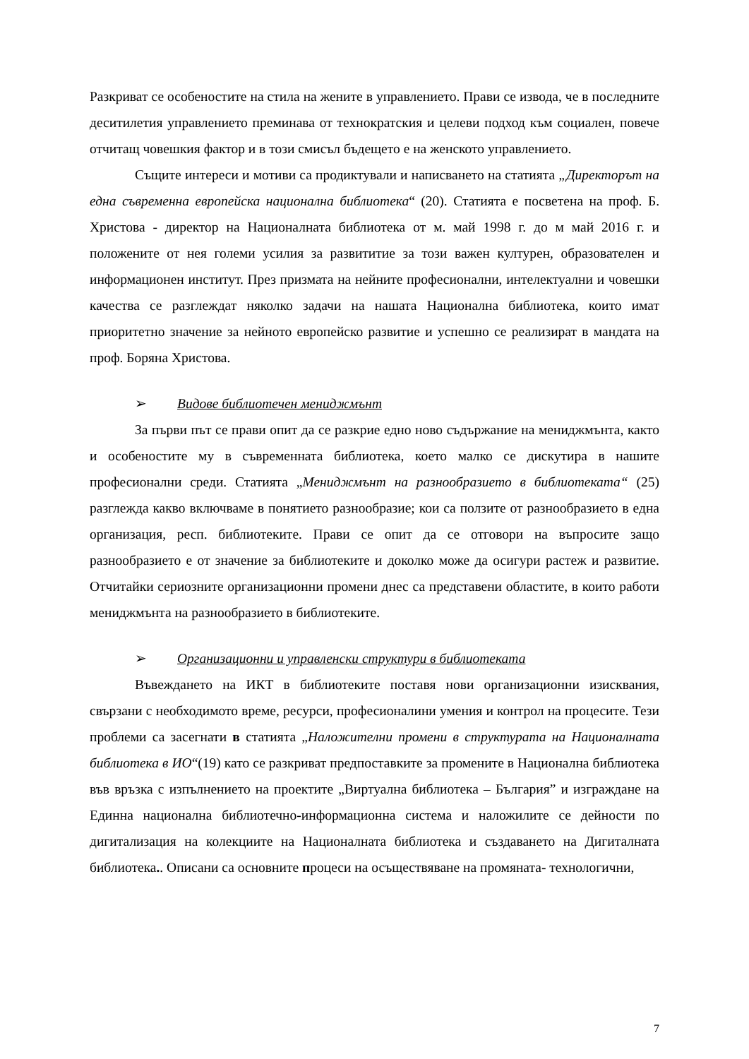Разкриват се особеностите на стила на жените в управлението. Прави се извода, че в последните деситилетия управлението преминава от технократския и целеви подход към социален, повече отчитащ човешкия фактор и в този смисъл бъдещето е на женското управлението.
Същите интереси и мотиви са продиктували и написването на статията „Директорът на една съвременна европейска национална библиотека“ (20). Статията е посветена на проф. Б. Христова - директор на Националната библиотека от м. май 1998 г. до м май 2016 г. и положените от нея големи усилия за развититие за този важен културен, образователен и информационен институт. През призмата на нейните професионални, интелектуални и човешки качества се разглеждат няколко задачи на нашата Национална библиотека, които имат приоритетно значение за нейното европейско развитие и успешно се реализират в мандата на проф. Боряна Христова.
➢ Видове библиотечен мениджмънт
За първи път се прави опит да се разкрие едно ново съдържание на мениджмънта, както и особеностите му в съвременната библиотека, което малко се дискутира в нашите професионални среди. Статията „Мениджмънт на разнообразието в библиотеката“ (25) разглежда какво включваме в понятието разнообразие; кои са ползите от разнообразието в една организация, респ. библиотеките. Прави се опит да се отговори на въпросите защо разнообразието е от значение за библиотеките и доколко може да осигури растеж и развитие. Отчитайки сериозните организационни промени днес са представени областите, в които работи мениджмънта на разнообразието в библиотеките.
➢ Организационни и управленски структури в библиотеката
Въвеждането на ИКТ в библиотеките поставя нови организационни изисквания, свързани с необходимото време, ресурси, професионалини умения и контрол на процесите. Тези проблеми са засегнати в статията „Наложителни промени в структурата на Националната библиотека в ИО“(19) като се разкриват предпоставките за промените в Национална библиотека във връзка с изпълнението на проектите „Виртуална библиотека – България” и изграждане на Единна национална библиотечно-информационна система и наложилите се дейности по дигитализация на колекциите на Националната библиотека и създаването на Дигиталната библиотека.. Описани са основните процеси на осъществяване на промяната- технологични,
7